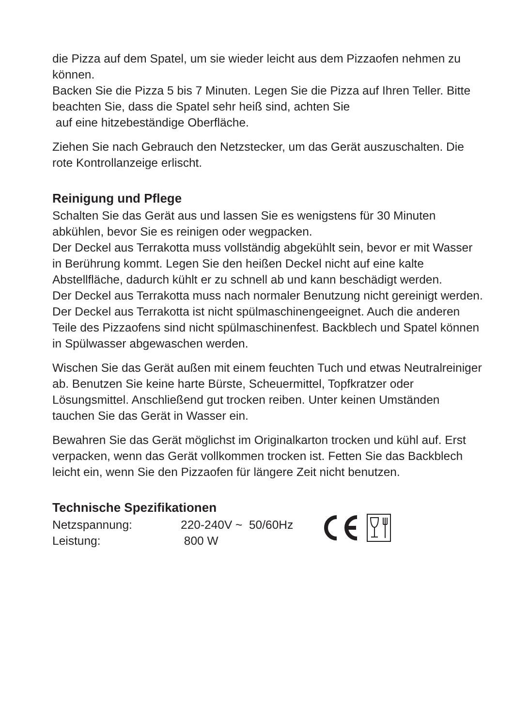die Pizza auf dem Spatel, um sie wieder leicht aus dem Pizzaofen nehmen zu können.
Backen Sie die Pizza 5 bis 7 Minuten. Legen Sie die Pizza auf Ihren Teller. Bitte beachten Sie, dass die Spatel sehr heiß sind, achten Sie
auf eine hitzebeständige Oberfläche.
Ziehen Sie nach Gebrauch den Netzstecker, um das Gerät auszuschalten. Die rote Kontrollanzeige erlischt.
Reinigung und Pflege
Schalten Sie das Gerät aus und lassen Sie es wenigstens für 30 Minuten abkühlen, bevor Sie es reinigen oder wegpacken.
Der Deckel aus Terrakotta muss vollständig abgekühlt sein, bevor er mit Wasser in Berührung kommt. Legen Sie den heißen Deckel nicht auf eine kalte Abstellfläche, dadurch kühlt er zu schnell ab und kann beschädigt werden.
Der Deckel aus Terrakotta muss nach normaler Benutzung nicht gereinigt werden. Der Deckel aus Terrakotta ist nicht spülmaschinengeeignet. Auch die anderen Teile des Pizzaofens sind nicht spülmaschinenfest. Backblech und Spatel können in Spülwasser abgewaschen werden.
Wischen Sie das Gerät außen mit einem feuchten Tuch und etwas Neutralreiniger ab. Benutzen Sie keine harte Bürste, Scheuermittel, Topfkratzer oder Lösungsmittel. Anschließend gut trocken reiben. Unter keinen Umständen tauchen Sie das Gerät in Wasser ein.
Bewahren Sie das Gerät möglichst im Originalkarton trocken und kühl auf. Erst verpacken, wenn das Gerät vollkommen trocken ist. Fetten Sie das Backblech leicht ein, wenn Sie den Pizzaofen für längere Zeit nicht benutzen.
Technische Spezifikationen
| Netzspannung: | 220-240V ~ 50/60Hz |
| Leistung: | 800 W |